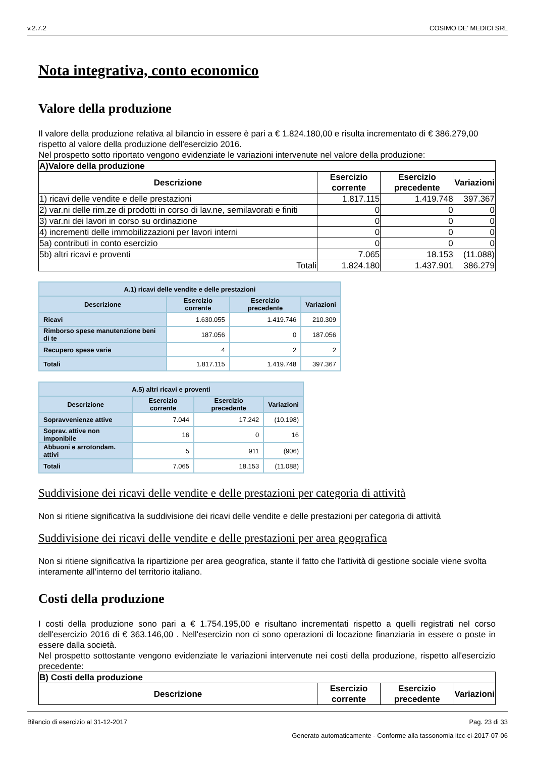v.2.7.2 COSIMO DE' MEDICI SRL
Nota integrativa, conto economico
Valore della produzione
Il valore della produzione relativa al bilancio in essere è pari a € 1.824.180,00 e risulta incrementato di € 386.279,00 rispetto al valore della produzione dell'esercizio 2016.
Nel prospetto sotto riportato vengono evidenziate le variazioni intervenute nel valore della produzione:
| A)Valore della produzione | | | |
| --- | --- | --- | --- |
| Descrizione | Esercizio corrente | Esercizio precedente | Variazioni |
| 1) ricavi delle vendite e delle prestazioni | 1.817.115 | 1.419.748 | 397.367 |
| 2) var.ni delle rim.ze di prodotti in corso di lav.ne, semilavorati e finiti | 0 | 0 | 0 |
| 3) var.ni dei lavori in corso su ordinazione | 0 | 0 | 0 |
| 4) incrementi delle immobilizzazioni per lavori interni | 0 | 0 | 0 |
| 5a) contributi in conto esercizio | 0 | 0 | 0 |
| 5b) altri ricavi e proventi | 7.065 | 18.153 | (11.088) |
| Totali | 1.824.180 | 1.437.901 | 386.279 |
| A.1) ricavi delle vendite e delle prestazioni | | | |
| --- | --- | --- | --- |
| Descrizione | Esercizio corrente | Esercizio precedente | Variazioni |
| Ricavi | 1.630.055 | 1.419.746 | 210.309 |
| Rimborso spese manutenzione beni di te | 187.056 | 0 | 187.056 |
| Recupero spese varie | 4 | 2 | 2 |
| Totali | 1.817.115 | 1.419.748 | 397.367 |
| A.5) altri ricavi e proventi | | | |
| --- | --- | --- | --- |
| Descrizione | Esercizio corrente | Esercizio precedente | Variazioni |
| Sopravvenienze attive | 7.044 | 17.242 | (10.198) |
| Soprav. attive non imponibile | 16 | 0 | 16 |
| Abbuoni e arrotondam. attivi | 5 | 911 | (906) |
| Totali | 7.065 | 18.153 | (11.088) |
Suddivisione dei ricavi delle vendite e delle prestazioni per categoria di attività
Non si ritiene significativa la suddivisione dei ricavi delle vendite e delle prestazioni per categoria di attività
Suddivisione dei ricavi delle vendite e delle prestazioni per area geografica
Non si ritiene significativa la ripartizione per area geografica, stante il fatto che l'attività di gestione sociale viene svolta interamente all'interno del territorio italiano.
Costi della produzione
I costi della produzione sono pari a € 1.754.195,00 e risultano incrementati rispetto a quelli registrati nel corso dell'esercizio 2016 di € 363.146,00 . Nell'esercizio non ci sono operazioni di locazione finanziaria in essere o poste in essere dalla società.
Nel prospetto sottostante vengono evidenziate le variazioni intervenute nei costi della produzione, rispetto all'esercizio precedente:
| B) Costi della produzione | | | |
| --- | --- | --- | --- |
| Descrizione | Esercizio corrente | Esercizio precedente | Variazioni |
Bilancio di esercizio al 31-12-2017 Pag. 23 di 33
Generato automaticamente - Conforme alla tassonomia itcc-ci-2017-07-06